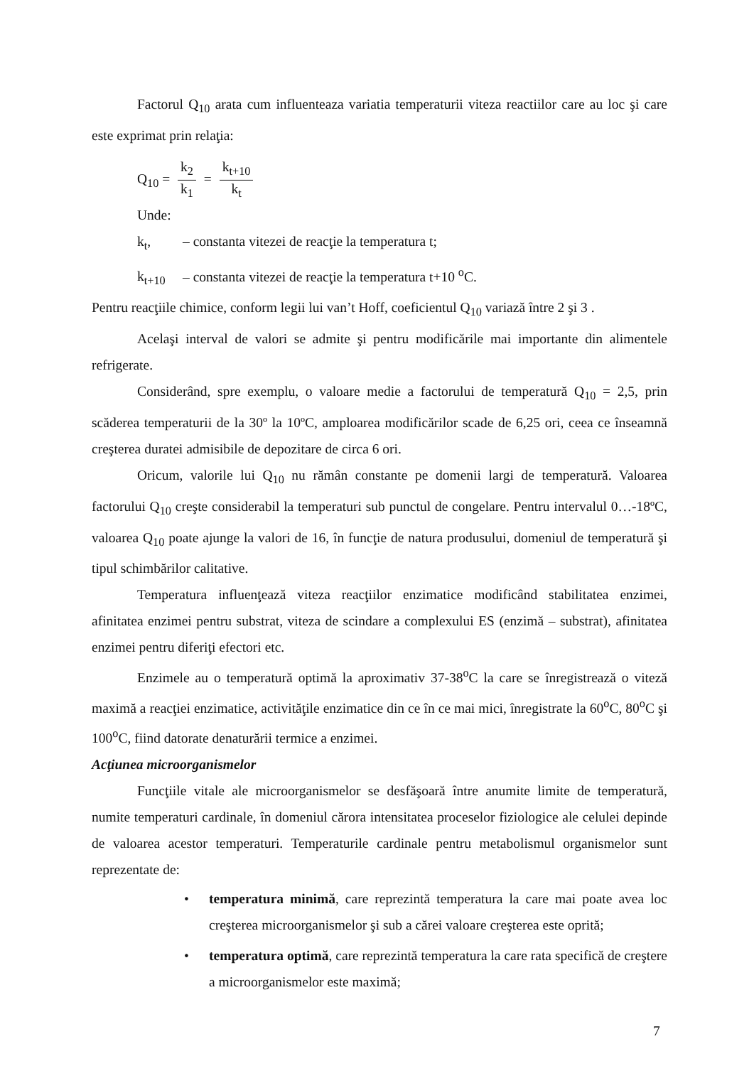Factorul Q<sub>10</sub> arata cum influenteaza variatia temperaturii viteza reactiilor care au loc şi care este exprimat prin relaţia:
Q<sub>10</sub> = k<sub>2</sub> k<sub>1</sub> = k<sub>t+10</sub> k<sub>t</sub>
Unde:
k<sub>t</sub>, – constanta vitezei de reacţie la temperatura t;
k<sub>t+10</sub> – constanta vitezei de reacţie la temperatura t+10 <sup>o</sup>C.
Pentru reacţiile chimice, conform legii lui van’t Hoff, coeficientul Q<sub>10</sub> variază între 2 şi 3 .
Acelaşi interval de valori se admite şi pentru modificările mai importante din alimentele refrigerate.
Considerând, spre exemplu, o valoare medie a factorului de temperatură Q<sub>10</sub> = 2,5, prin scăderea temperaturii de la 30º la 10ºC, amploarea modificărilor scade de 6,25 ori, ceea ce înseamnă creşterea duratei admisibile de depozitare de circa 6 ori.
Oricum, valorile lui Q<sub>10</sub> nu rămân constante pe domenii largi de temperatură. Valoarea factorului Q<sub>10</sub> creşte considerabil la temperaturi sub punctul de congelare. Pentru intervalul 0…-18ºC, valoarea Q<sub>10</sub> poate ajunge la valori de 16, în funcţie de natura produsului, domeniul de temperatură şi tipul schimbărilor calitative.
Temperatura influenţează viteza reacţiilor enzimatice modificând stabilitatea enzimei, afinitatea enzimei pentru substrat, viteza de scindare a complexului ES (enzimă – substrat), afinitatea enzimei pentru diferiţi efectori etc.
Enzimele au o temperatură optimă la aproximativ 37-38<sup>o</sup>C la care se înregistrează o viteză maximă a reacţiei enzimatice, activităţile enzimatice din ce în ce mai mici, înregistrate la 60<sup>o</sup>C, 80<sup>o</sup>C şi 100<sup>o</sup>C, fiind datorate denaturării termice a enzimei.
Acţiunea microorganismelor
Funcţiile vitale ale microorganismelor se desfăşoară între anumite limite de temperatură, numite temperaturi cardinale, în domeniul cărora intensitatea proceselor fiziologice ale celulei depinde de valoarea acestor temperaturi. Temperaturile cardinale pentru metabolismul organismelor sunt reprezentate de:
• temperatura minimă, care reprezintă temperatura la care mai poate avea loc creşterea microorganismelor şi sub a cărei valoare creşterea este oprită;
• temperatura optimă, care reprezintă temperatura la care rata specifică de creştere a microorganismelor este maximă;
7